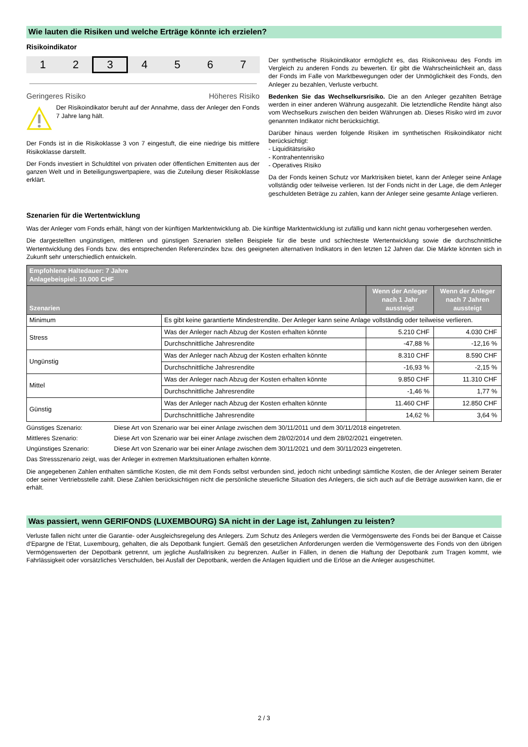Wie lauten die Risiken und welche Erträge könnte ich erzielen?
Risikoindikator
1 2 3 4567
Geringeres Risiko Höheres Risiko
Der Risikoindikator beruht auf der Annahme, dass der Anleger den Fonds 7 Jahre lang hält.
Der Fonds ist in die Risikoklasse 3 von 7 eingestuft, die eine niedrige bis mittlere Risikoklasse darstellt.
Der Fonds investiert in Schuldtitel von privaten oder öffentlichen Emittenten aus der ganzen Welt und in Beteiligungswertpapiere, was die Zuteilung dieser Risikoklasse erklärt.
Der synthetische Risikoindikator ermöglicht es, das Risikoniveau des Fonds im Vergleich zu anderen Fonds zu bewerten. Er gibt die Wahrscheinlichkeit an, dass der Fonds im Falle von Marktbewegungen oder der Unmöglichkeit des Fonds, den Anleger zu bezahlen, Verluste verbucht.
Bedenken Sie das Wechselkursrisiko. Die an den Anleger gezahlten Beträge werden in einer anderen Währung ausgezahlt. Die letztendliche Rendite hängt also vom Wechselkurs zwischen den beiden Währungen ab. Dieses Risiko wird im zuvor genannten Indikator nicht berücksichtigt.
Darüber hinaus werden folgende Risiken im synthetischen Risikoindikator nicht berücksichtigt:
- Liquiditätsrisiko
- Kontrahentenrisiko
- Operatives Risiko
Da der Fonds keinen Schutz vor Marktrisiken bietet, kann der Anleger seine Anlage vollständig oder teilweise verlieren. Ist der Fonds nicht in der Lage, die dem Anleger geschuldeten Beträge zu zahlen, kann der Anleger seine gesamte Anlage verlieren.
Szenarien für die Wertentwicklung
Was der Anleger vom Fonds erhält, hängt von der künftigen Marktentwicklung ab. Die künftige Marktentwicklung ist zufällig und kann nicht genau vorhergesehen werden.
Die dargestellten ungünstigen, mittleren und günstigen Szenarien stellen Beispiele für die beste und schlechteste Wertentwicklung sowie die durchschnittliche Wertentwicklung des Fonds bzw. des entsprechenden Referenzindex bzw. des geeigneten alternativen Indikators in den letzten 12 Jahren dar. Die Märkte könnten sich in Zukunft sehr unterschiedlich entwickeln.
| Empfohlene Haltedauer: 7 Jahre Anlagebeispiel: 10.000 CHF | | | |
| --- | --- | --- | --- |
| Szenarien | | Wenn der Anleger nach 1 Jahr aussteigt | Wenn der Anleger nach 7 Jahren aussteigt |
| Minimum | Es gibt keine garantierte Mindestrendite. Der Anleger kann seine Anlage vollständig oder teilweise verlieren. | | |
| Stress | Was der Anleger nach Abzug der Kosten erhalten könnte | 5.210 CHF | 4.030 CHF |
| | Durchschnittliche Jahresrendite | -47,88 % | -12,16 % |
| Ungünstig | Was der Anleger nach Abzug der Kosten erhalten könnte | 8.310 CHF | 8.590 CHF |
| | Durchschnittliche Jahresrendite | -16,93 % | -2,15 % |
| Mittel | Was der Anleger nach Abzug der Kosten erhalten könnte | 9.850 CHF | 11.310 CHF |
| | Durchschnittliche Jahresrendite | -1,46 % | 1,77 % |
| Günstig | Was der Anleger nach Abzug der Kosten erhalten könnte | 11.460 CHF | 12.850 CHF |
| | Durchschnittliche Jahresrendite | 14,62 % | 3,64 % |
Günstiges Szenario:
Diese Art von Szenario war bei einer Anlage zwischen dem 30/11/2011 und dem 30/11/2018 eingetreten.
Mittleres Szenario:
Diese Art von Szenario war bei einer Anlage zwischen dem 28/02/2014 und dem 28/02/2021 eingetreten.
Ungünstiges Szenario:
Diese Art von Szenario war bei einer Anlage zwischen dem 30/11/2021 und dem 30/11/2023 eingetreten.
Das Stressszenario zeigt, was der Anleger in extremen Marktsituationen erhalten könnte.
Die angegebenen Zahlen enthalten sämtliche Kosten, die mit dem Fonds selbst verbunden sind, jedoch nicht unbedingt sämtliche Kosten, die der Anleger seinem Berater oder seiner Vertriebsstelle zahlt. Diese Zahlen berücksichtigen nicht die persönliche steuerliche Situation des Anlegers, die sich auch auf die Beträge auswirken kann, die er erhält.
Was passiert, wenn GERIFONDS (LUXEMBOURG) SA nicht in der Lage ist, Zahlungen zu leisten?
Verluste fallen nicht unter die Garantie- oder Ausgleichsregelung des Anlegers. Zum Schutz des Anlegers werden die Vermögenswerte des Fonds bei der Banque et Caisse d‘Epargne de l‘Etat, Luxembourg, gehalten, die als Depotbank fungiert. Gemäß den gesetzlichen Anforderungen werden die Vermögenswerte des Fonds von den übrigen Vermögenswerten der Depotbank getrennt, um jegliche Ausfallrisiken zu begrenzen. Außer in Fällen, in denen die Haftung der Depotbank zum Tragen kommt, wie Fahrlässigkeit oder vorsätzliches Verschulden, bei Ausfall der Depotbank, werden die Anlagen liquidiert und die Erlöse an die Anleger ausgeschüttet.
2 / 3